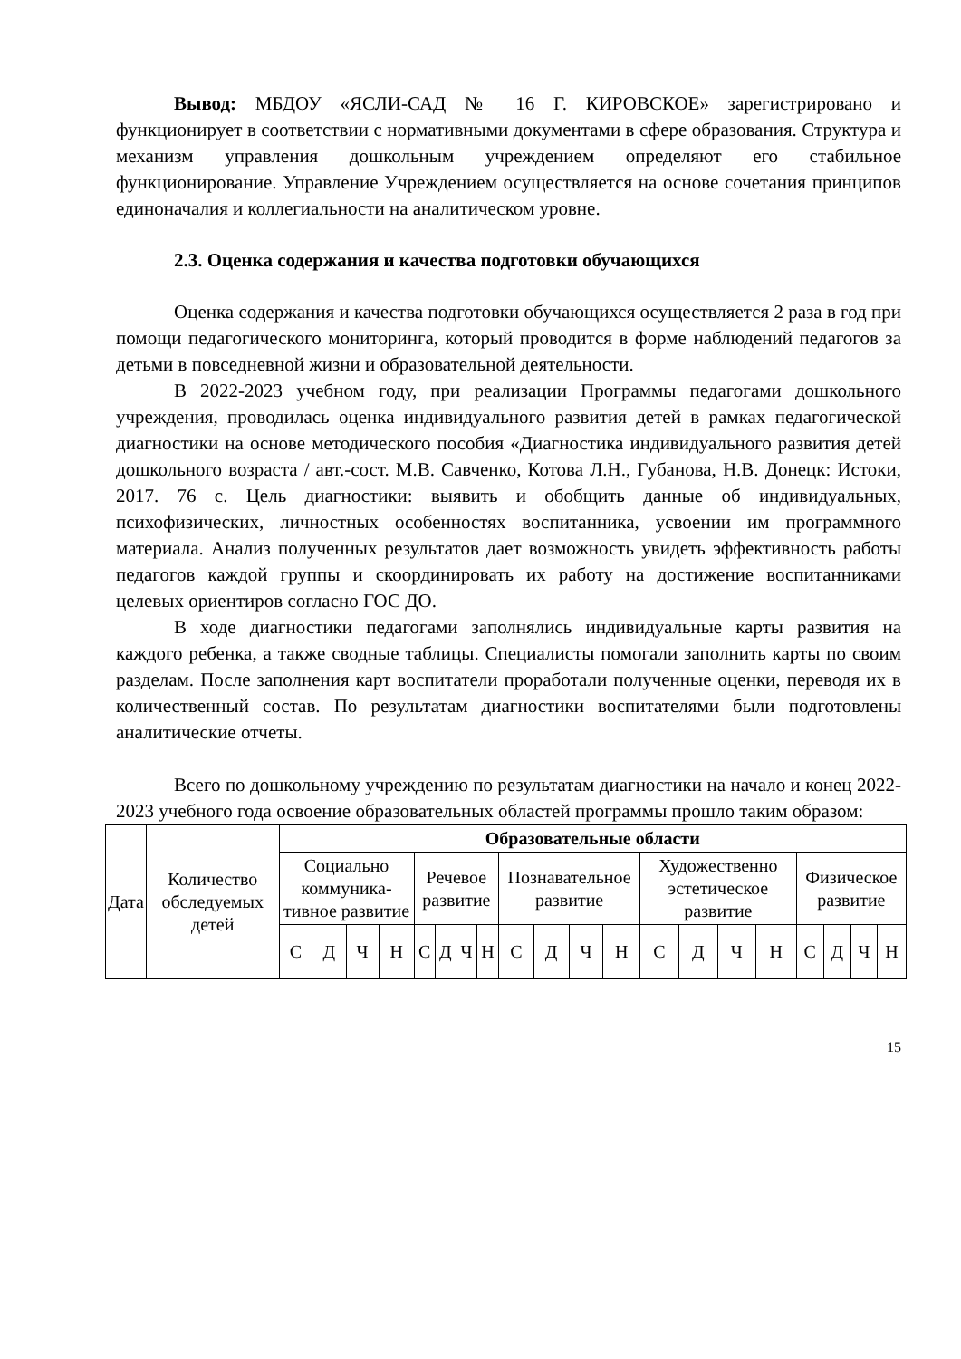Вывод: МБДОУ «ЯСЛИ-САД № 16 Г. КИРОВСКОЕ» зарегистрировано и функционирует в соответствии с нормативными документами в сфере образования. Структура и механизм управления дошкольным учреждением определяют его стабильное функционирование. Управление Учреждением осуществляется на основе сочетания принципов единоначалия и коллегиальности на аналитическом уровне.
2.3. Оценка содержания и качества подготовки обучающихся
Оценка содержания и качества подготовки обучающихся осуществляется 2 раза в год при помощи педагогического мониторинга, который проводится в форме наблюдений педагогов за детьми в повседневной жизни и образовательной деятельности.
В 2022-2023 учебном году, при реализации Программы педагогами дошкольного учреждения, проводилась оценка индивидуального развития детей в рамках педагогической диагностики на основе методического пособия «Диагностика индивидуального развития детей дошкольного возраста / авт.-сост. М.В. Савченко, Котова Л.Н., Губанова, Н.В. Донецк: Истоки, 2017. 76 с. Цель диагностики: выявить и обобщить данные об индивидуальных, психофизических, личностных особенностях воспитанника, усвоении им программного материала. Анализ полученных результатов дает возможность увидеть эффективность работы педагогов каждой группы и скоординировать их работу на достижение воспитанниками целевых ориентиров согласно ГОС ДО.
В ходе диагностики педагогами заполнялись индивидуальные карты развития на каждого ребенка, а также сводные таблицы. Специалисты помогали заполнить карты по своим разделам. После заполнения карт воспитатели проработали полученные оценки, переводя их в количественный состав. По результатам диагностики воспитателями были подготовлены аналитические отчеты.
Всего по дошкольному учреждению по результатам диагностики на начало и конец 2022-2023 учебного года освоение образовательных областей программы прошло таким образом:
| Дата | Количество обследуемых детей | Образовательные области | | | | | | | | | | | | | | | | | | | |
| | | Социально коммуника-тивное развитие | | | | Речевое развитие | | | | Познавательное развитие | | | | Художественно эстетическое развитие | | | | Физическое развитие | | | |
| | | С | Д | Ч | Н | С | Д | Ч | Н | С | Д | Ч | Н | С | Д | Ч | Н | С | Д | Ч | Н |
15